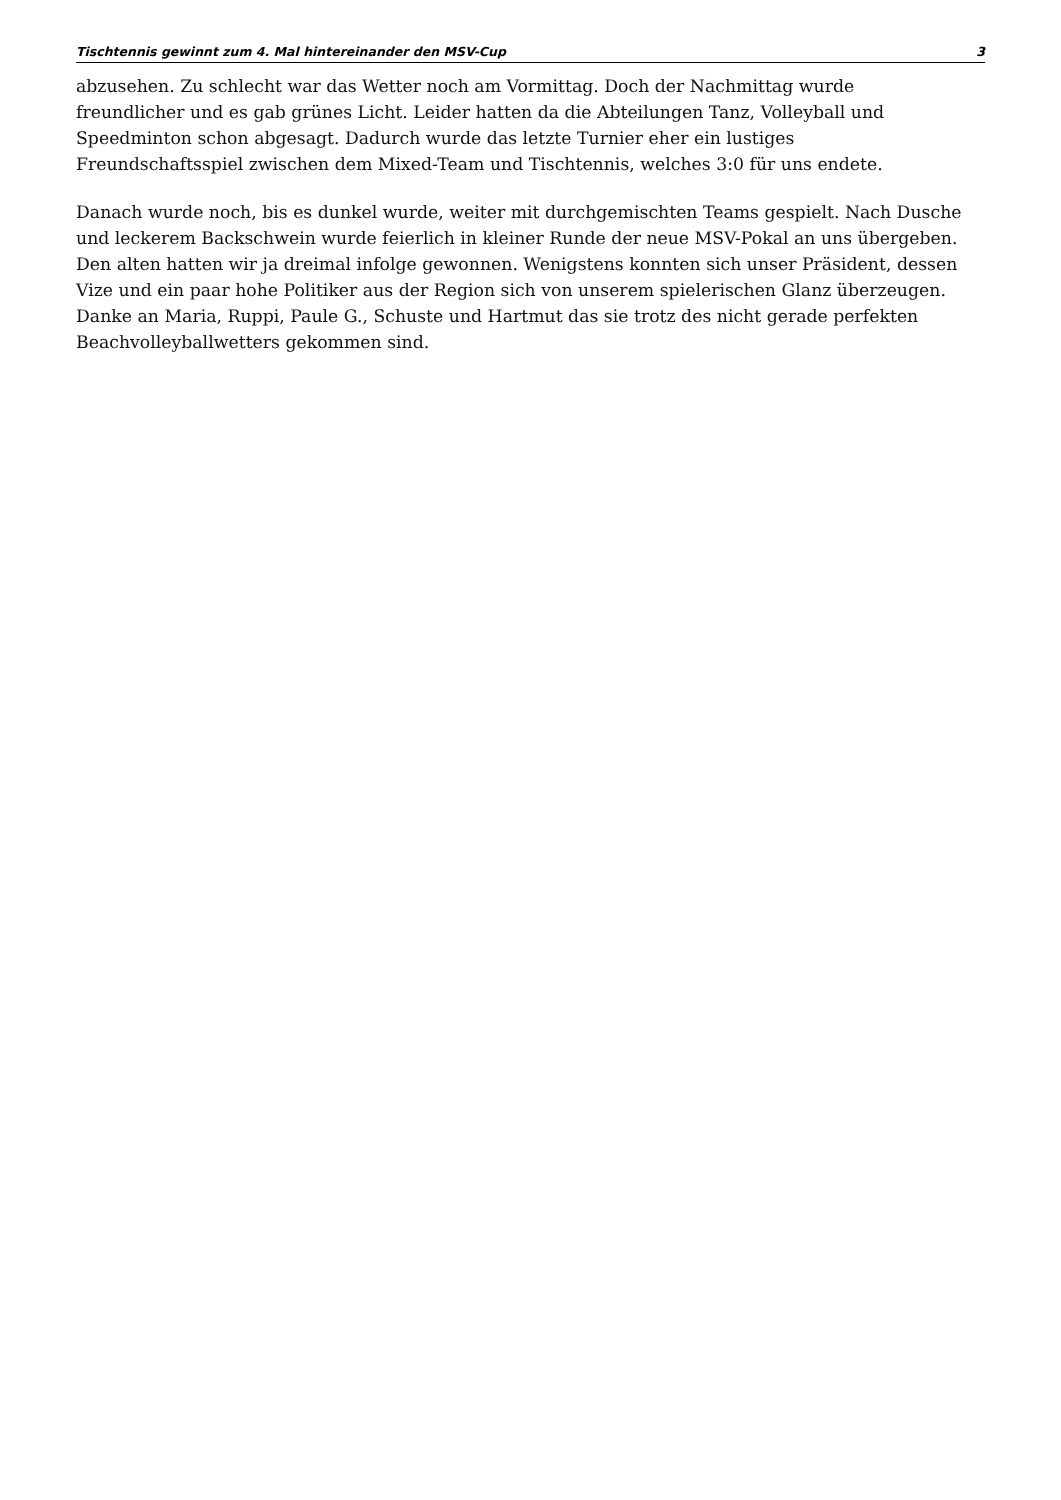Tischtennis gewinnt zum 4. Mal hintereinander den MSV-Cup 3
abzusehen. Zu schlecht war das Wetter noch am Vormittag. Doch der Nachmittag wurde
freundlicher und es gab grünes Licht. Leider hatten da die Abteilungen Tanz, Volleyball und
Speedminton schon abgesagt. Dadurch wurde das letzte Turnier eher ein lustiges
Freundschaftsspiel zwischen dem Mixed-Team und Tischtennis, welches 3:0 für uns endete.
Danach wurde noch, bis es dunkel wurde, weiter mit durchgemischten Teams gespielt. Nach Dusche
und leckerem Backschwein wurde feierlich in kleiner Runde der neue MSV-Pokal an uns übergeben.
Den alten hatten wir ja dreimal infolge gewonnen. Wenigstens konnten sich unser Präsident, dessen
Vize und ein paar hohe Politiker aus der Region sich von unserem spielerischen Glanz überzeugen.
Danke an Maria, Ruppi, Paule G., Schuste und Hartmut das sie trotz des nicht gerade perfekten
Beachvolleyballwetters gekommen sind.